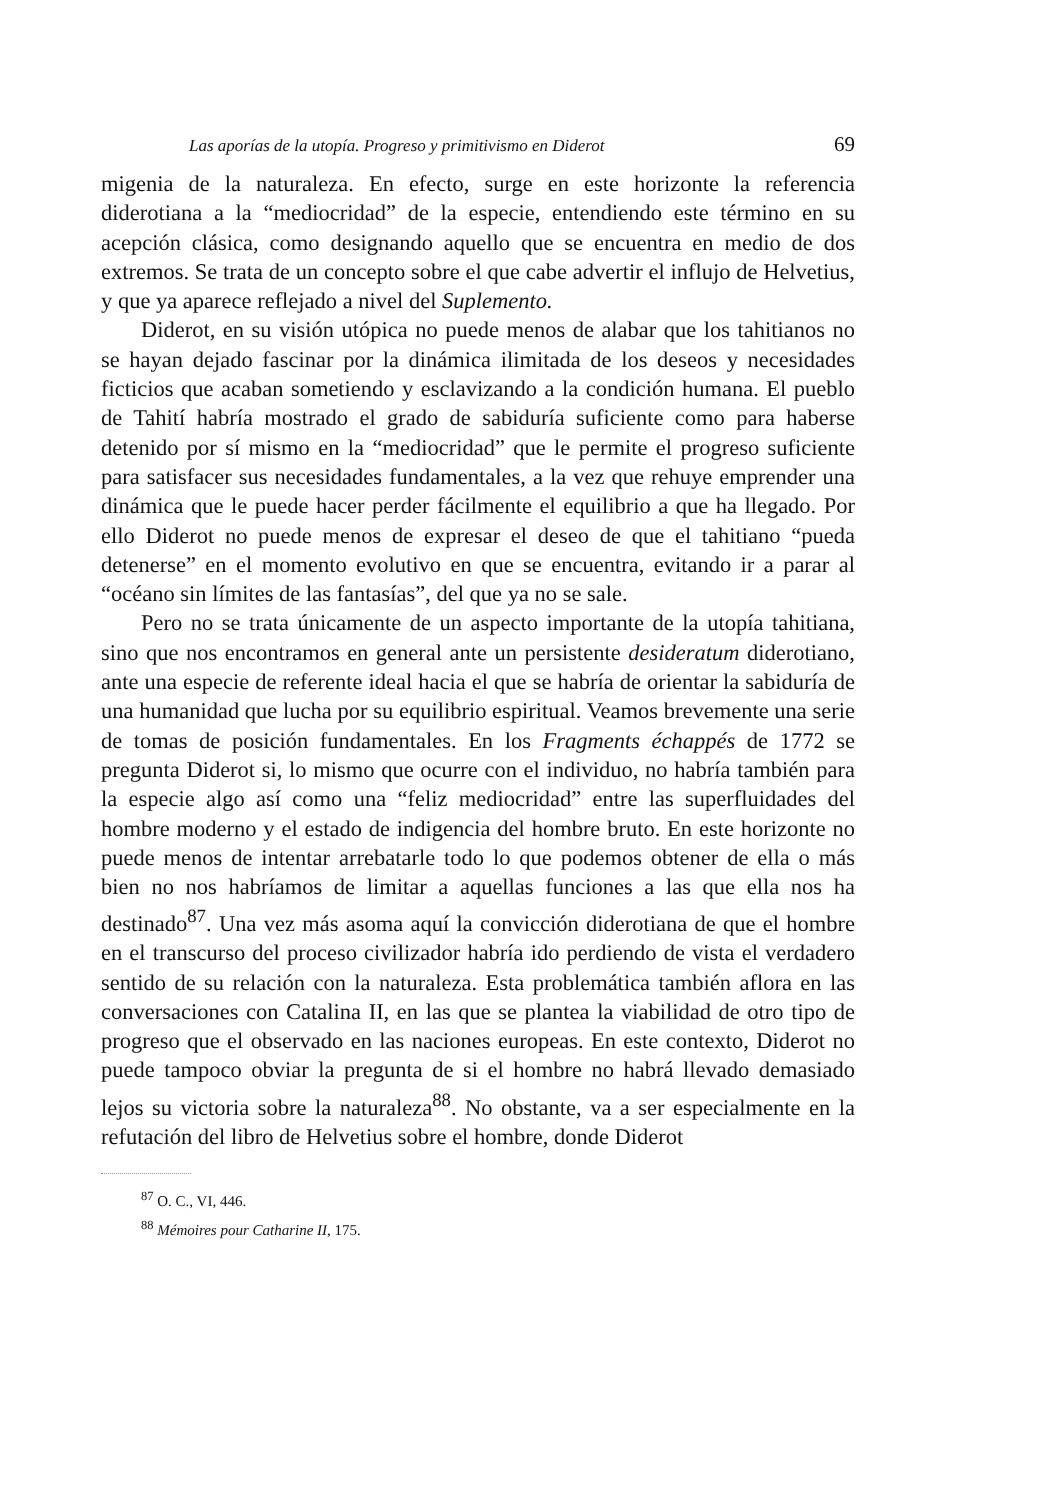Las aporías de la utopía. Progreso y primitivismo en Diderot 69
migenia de la naturaleza. En efecto, surge en este horizonte la referencia diderotiana a la “mediocridad” de la especie, entendiendo este término en su acepción clásica, como designando aquello que se encuentra en medio de dos extremos. Se trata de un concepto sobre el que cabe advertir el influjo de Helvetius, y que ya aparece reflejado a nivel del Suplemento.
Diderot, en su visión utópica no puede menos de alabar que los tahitianos no se hayan dejado fascinar por la dinámica ilimitada de los deseos y necesidades ficticios que acaban sometiendo y esclavizando a la condición humana. El pueblo de Tahití habría mostrado el grado de sabiduría suficiente como para haberse detenido por sí mismo en la “mediocridad” que le permite el progreso suficiente para satisfacer sus necesidades fundamentales, a la vez que rehuye emprender una dinámica que le puede hacer perder fácilmente el equilibrio a que ha llegado. Por ello Diderot no puede menos de expresar el deseo de que el tahitiano “pueda detenerse” en el momento evolutivo en que se encuentra, evitando ir a parar al “océano sin límites de las fantasías”, del que ya no se sale.
Pero no se trata únicamente de un aspecto importante de la utopía tahitiana, sino que nos encontramos en general ante un persistente desideratum diderotiano, ante una especie de referente ideal hacia el que se habría de orientar la sabiduría de una humanidad que lucha por su equilibrio espiritual. Veamos brevemente una serie de tomas de posición fundamentales. En los Fragments échappés de 1772 se pregunta Diderot si, lo mismo que ocurre con el individuo, no habría también para la especie algo así como una “feliz mediocridad” entre las superfluidades del hombre moderno y el estado de indigencia del hombre bruto. En este horizonte no puede menos de intentar arrebatarle todo lo que podemos obtener de ella o más bien no nos habríamos de limitar a aquellas funciones a las que ella nos ha destinado<sup>87</sup>. Una vez más asoma aquí la convicción diderotiana de que el hombre en el transcurso del proceso civilizador habría ido perdiendo de vista el verdadero sentido de su relación con la naturaleza. Esta problemática también aflora en las conversaciones con Catalina II, en las que se plantea la viabilidad de otro tipo de progreso que el observado en las naciones europeas. En este contexto, Diderot no puede tampoco obviar la pregunta de si el hombre no habrá llevado demasiado lejos su victoria sobre la naturaleza<sup>88</sup>. No obstante, va a ser especialmente en la refutación del libro de Helvetius sobre el hombre, donde Diderot
<sup>87</sup> O. C., VI, 446.
<sup>88</sup> Mémoires pour Catharine II, 175.